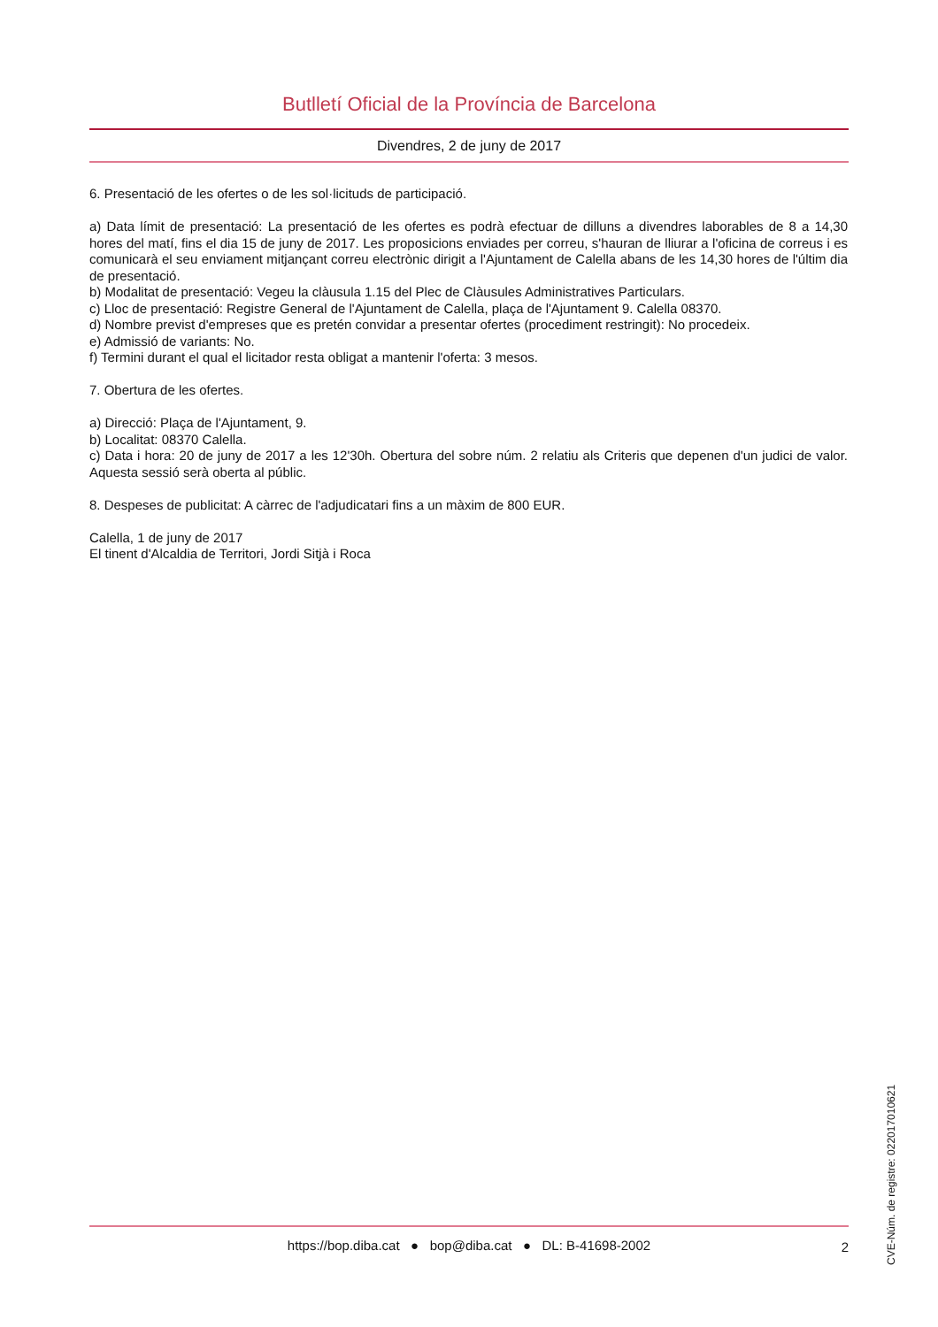Butlletí Oficial de la Província de Barcelona
Divendres, 2 de juny de 2017
6. Presentació de les ofertes o de les sol·licituds de participació.
a) Data límit de presentació: La presentació de les ofertes es podrà efectuar de dilluns a divendres laborables de 8 a 14,30 hores del matí, fins el dia 15 de juny de 2017. Les proposicions enviades per correu, s'hauran de lliurar a l'oficina de correus i es comunicarà el seu enviament mitjançant correu electrònic dirigit a l'Ajuntament de Calella abans de les 14,30 hores de l'últim dia de presentació.
b) Modalitat de presentació: Vegeu la clàusula 1.15 del Plec de Clàusules Administratives Particulars.
c) Lloc de presentació: Registre General de l'Ajuntament de Calella, plaça de l'Ajuntament 9. Calella 08370.
d) Nombre previst d'empreses que es pretén convidar a presentar ofertes (procediment restringit): No procedeix.
e) Admissió de variants: No.
f) Termini durant el qual el licitador resta obligat a mantenir l'oferta: 3 mesos.
7. Obertura de les ofertes.
a) Direcció: Plaça de l'Ajuntament, 9.
b) Localitat: 08370 Calella.
c) Data i hora: 20 de juny de 2017 a les 12'30h. Obertura del sobre núm. 2 relatiu als Criteris que depenen d'un judici de valor. Aquesta sessió serà oberta al públic.
8. Despeses de publicitat: A càrrec de l'adjudicatari fins a un màxim de 800 EUR.
Calella, 1 de juny de 2017
El tinent d'Alcaldia de Territori, Jordi Sitjà i Roca
CVE-Núm. de registre: 022017010621
https://bop.diba.cat ● bop@diba.cat ● DL: B-41698-2002
2